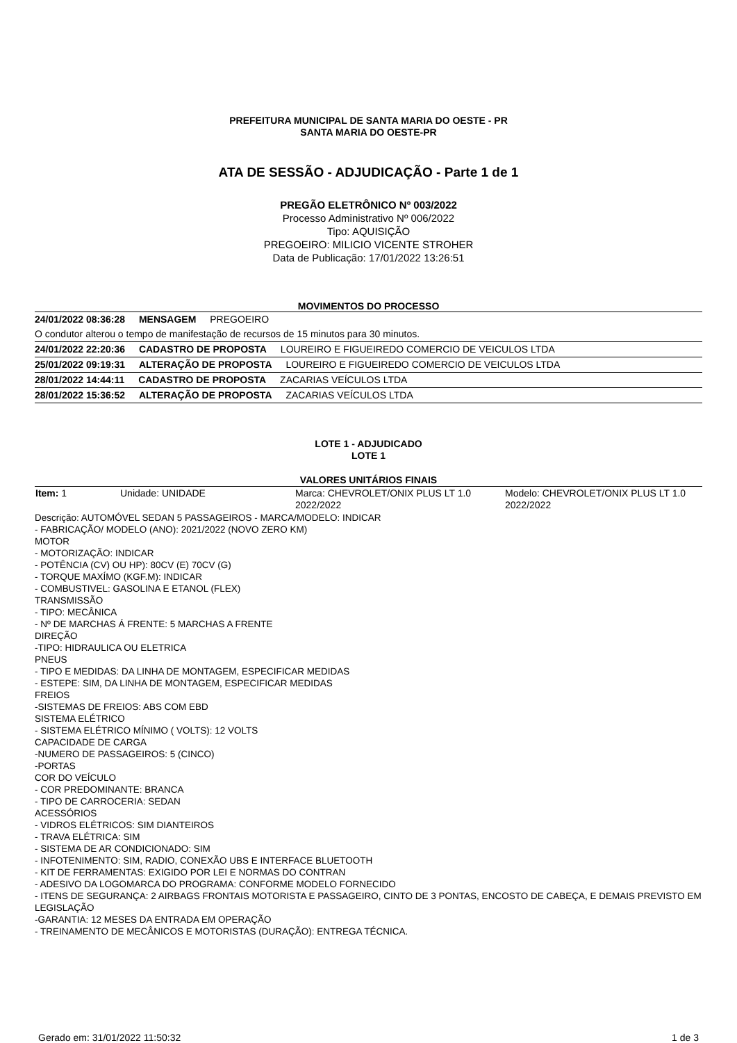PREFEITURA MUNICIPAL DE SANTA MARIA DO OESTE - PR
SANTA MARIA DO OESTE-PR
ATA DE SESSÃO - ADJUDICAÇÃO - Parte 1 de 1
PREGÃO ELETRÔNICO Nº 003/2022
Processo Administrativo Nº 006/2022
Tipo: AQUISIÇÃO
PREGOEIRO: MILICIO VICENTE STROHER
Data de Publicação: 17/01/2022 13:26:51
MOVIMENTOS DO PROCESSO
| 24/01/2022 08:36:28 MENSAGEM PREGOEIRO |
| O condutor alterou o tempo de manifestação de recursos de 15 minutos para 30 minutos. |
| 24/01/2022 22:20:36 CADASTRO DE PROPOSTA LOUREIRO E FIGUEIREDO COMERCIO DE VEICULOS LTDA |
| 25/01/2022 09:19:31 ALTERAÇÃO DE PROPOSTA LOUREIRO E FIGUEIREDO COMERCIO DE VEICULOS LTDA |
| 28/01/2022 14:44:11 CADASTRO DE PROPOSTA ZACARIAS VEÍCULOS LTDA |
| 28/01/2022 15:36:52 ALTERAÇÃO DE PROPOSTA ZACARIAS VEÍCULOS LTDA |
LOTE 1 - ADJUDICADO
LOTE 1
VALORES UNITÁRIOS FINAIS
| Item: 1 | Unidade: UNIDADE | Marca: CHEVROLET/ONIX PLUS LT 1.0 2022/2022 | Modelo: CHEVROLET/ONIX PLUS LT 1.0 2022/2022 |
Descrição: AUTOMÓVEL SEDAN 5 PASSAGEIROS - MARCA/MODELO: INDICAR
- FABRICAÇÃO/ MODELO (ANO): 2021/2022 (NOVO ZERO KM)
MOTOR
- MOTORIZAÇÃO: INDICAR
- POTÊNCIA (CV) OU HP): 80CV (E) 70CV (G)
- TORQUE MAXÍMO (KGF.M): INDICAR
- COMBUSTIVEL: GASOLINA E ETANOL (FLEX)
TRANSMISSÃO
- TIPO: MECÂNICA
- Nº DE MARCHAS Á FRENTE: 5 MARCHAS A FRENTE
DIREÇÃO
-TIPO: HIDRAULICA OU ELETRICA
PNEUS
- TIPO E MEDIDAS: DA LINHA DE MONTAGEM, ESPECIFICAR MEDIDAS
- ESTEPE: SIM, DA LINHA DE MONTAGEM, ESPECIFICAR MEDIDAS
FREIOS
-SISTEMAS DE FREIOS: ABS COM EBD
SISTEMA ELÉTRICO
- SISTEMA ELÉTRICO MÍNIMO ( VOLTS): 12 VOLTS
CAPACIDADE DE CARGA
-NUMERO DE PASSAGEIROS: 5 (CINCO)
-PORTAS
COR DO VEÍCULO
- COR PREDOMINANTE: BRANCA
- TIPO DE CARROCERIA: SEDAN
ACESSÓRIOS
- VIDROS ELÉTRICOS: SIM DIANTEIROS
- TRAVA ELÉTRICA: SIM
- SISTEMA DE AR CONDICIONADO: SIM
- INFOTENIMENTO: SIM, RADIO, CONEXÃO UBS E INTERFACE BLUETOOTH
- KIT DE FERRAMENTAS: EXIGIDO POR LEI E NORMAS DO CONTRAN
- ADESIVO DA LOGOMARCA DO PROGRAMA: CONFORME MODELO FORNECIDO
- ITENS DE SEGURANÇA: 2 AIRBAGS FRONTAIS MOTORISTA E PASSAGEIRO, CINTO DE 3 PONTAS, ENCOSTO DE CABEÇA, E DEMAIS PREVISTO EM LEGISLAÇÃO
-GARANTIA: 12 MESES DA ENTRADA EM OPERAÇÃO
- TREINAMENTO DE MECÂNICOS E MOTORISTAS (DURAÇÃO): ENTREGA TÉCNICA.
Gerado em: 31/01/2022 11:50:32 1 de 3